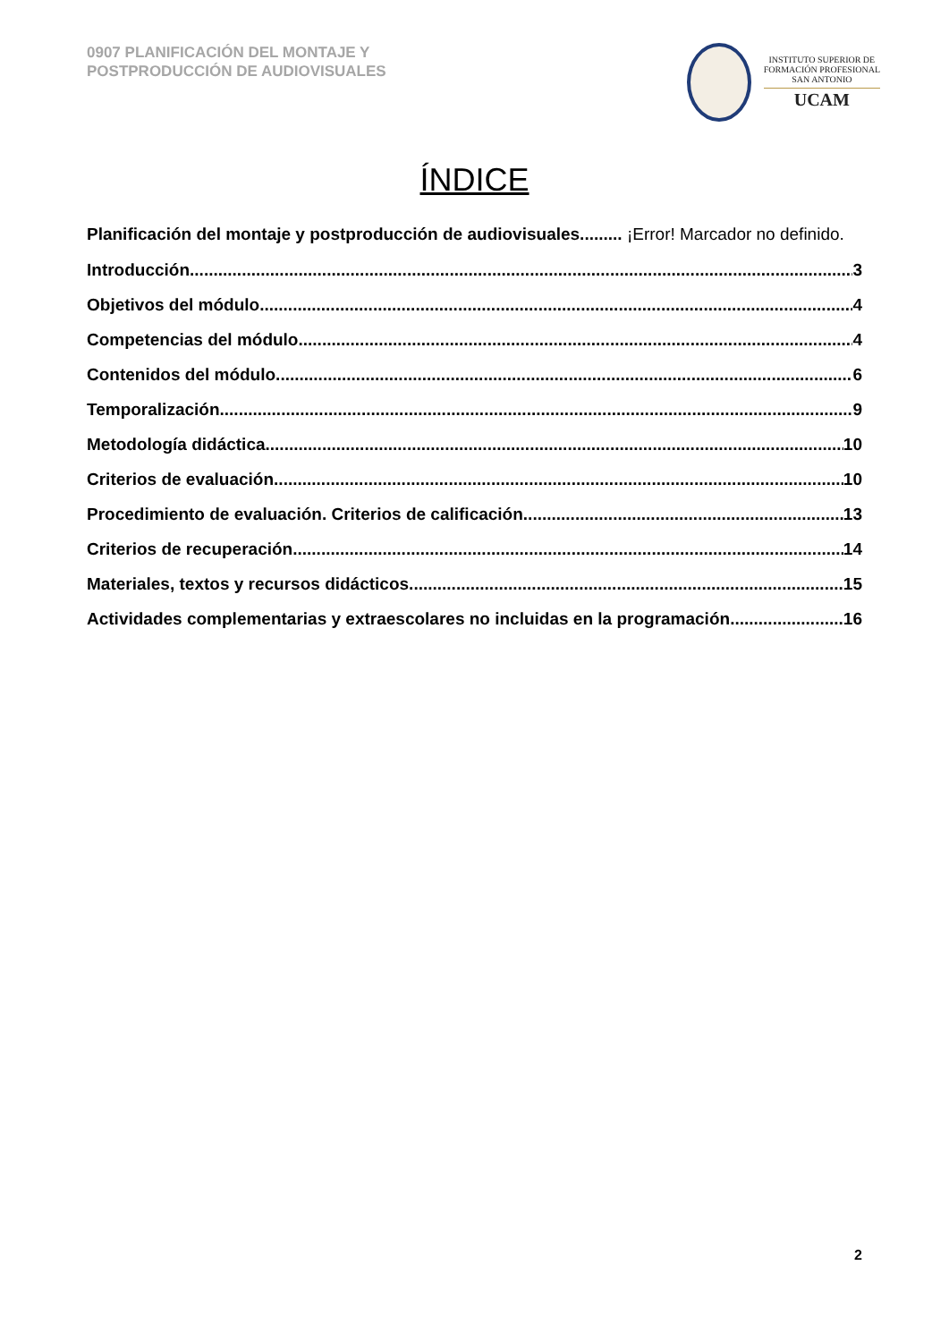0907 PLANIFICACIÓN DEL MONTAJE Y
POSTPRODUCCIÓN DE AUDIOVISUALES
INSTITUTO SUPERIOR DE
FORMACIÓN PROFESIONAL
SAN ANTONIO
UCAM
ÍNDICE
Planificación del montaje y postproducción de audiovisuales......... ¡Error! Marcador no definido.
Introducción 3
Objetivos del módulo 4
Competencias del módulo 4
Contenidos del módulo 6
Temporalización 9
Metodología didáctica 10
Criterios de evaluación 10
Procedimiento de evaluación. Criterios de calificación 13
Criterios de recuperación 14
Materiales, textos y recursos didácticos 15
Actividades complementarias y extraescolares no incluidas en la programación 16
2